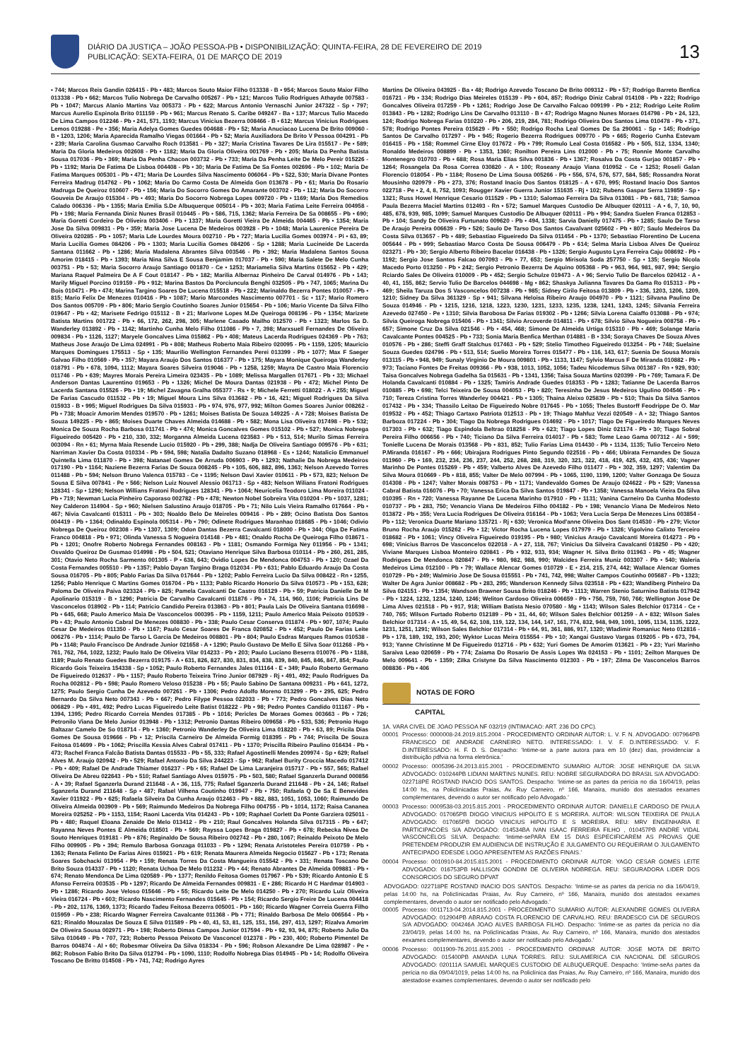DIÁRIO DA JUSTIÇA – JOÃO PESSOA-PB • DISPONIBILIZAÇÃO: QUINTA-FEIRA, 28 DE FEVEREIRO DE 2019
PUBLICAÇÃO: SEXTA-FEIRA, 01 DE MARÇO DE 2019
13
• 744; Marcos Reis Gandin 026415 - Pb • 483; Marcos Souto Maior Filho 013338 - B • 954; Marcos Souto Maior Filho 013338 - Pb • 662; Marcos Tulio Nobrega De Carvalho 005267 - Pb • 121; Marcos Tulio Rodrigues Athayde 007583 - Pb • 1047; Marcus Alanio Martins Vaz 005373 - Pb • 622; Marcus Antonio Vernaschi Junior 247322 - Sp • 797; Marcus Aurelio Espinola Brito 011159 - Pb • 961; Marcus Renato S. Caribe 049247 - Ba • 137; Marcus Tulio Macedo De Lima Campos 012246 - Pb • 241, 571, 1193; Marcus Vinicius Bezerra 008466 - B • 612; Marcus Vinicius Rodrigues Lemos 019288 - Pe • 356; Maria Adelya Gomes Guedes 004688 - Pb • 52; Maria Anuciacao Lucena De Brito 009060 - B • 1203, 1206; Maria Aparecida Ramalho Viegas 001664 - Pb • 52; Maria Auxiliadora De Brito V Pessoa 004291 - Pb • 239; Maria Carolina Gusmao Carvalho Roch 013581 - Pb • 327; Maria Cristina Tavares De Lira 015517 - Pe • 589; Maria Da Gloria Medeiros 002608 - Pb • 1182; Maria Da Gloria Oliveira 001769 - Pb • 205; Maria Da Penha Batista Sousa 017036 - Pb • 369; Maria Da Penha Chacon 003732 - Pb • 733; Maria Da Penha Leite De Melo Pereir 015226 - Pb • 1192; Maria De Fatima De Lisboa 004408 - Pb • 30; Maria De Fatima De Sa Fontes 002696 - Pb • 102; Maria De Fatima Marques 005301 - Pb • 471; Maria De Lourdes Silva Nascimento 006064 - Pb • 522, 530; Maria Divane Pontes Ferreira Madrug 014762 - Pb • 1062; Maria Do Carmo Costa De Almeida Gon 013678 - Pb • 61; Maria Do Rosario Madruga De Queiroz 010607 - Pb • 156; Maria Do Socorro Gomes Do Amarante 003702 - Pb • 112; Maria Do Socorro Gouveia De Araujo 015304 - Pb • 493; Maria Do Socorro Nobrega Lopes 009720 - Pb • 1169; Maria Dos Remedios Calado 006336 - Pb • 1355; Maria Emilia S.De Albuquerque 005014 - Pb • 303; Maria Fatima Leite Ferreira 004958 - Pb • 198; Maria Fernanda Diniz Nunes Brasil 010445 - Pb • 586, 715, 1362; Maria Ferreira De Sa 008655 - Pb • 690; Maria Goretti Cordeiro De Oliveira 003406 - Pb • 1337; Maria Goretti Vieira De Almeida 004465 - Pb • 1354; Maria Jose Da Silva 009831 - Pb • 359; Maria Jose Lucena De Medeiros 003928 - Pb • 1048; Maria Laurenice Pereira De Oliveira 020285 - Pb • 1057; Maria Lde Lourdes Moura 002710 - Pb • 727; Maria Lucilia Gomes 003974 - Pi • 63, 89; Maria Lucilia Gomes 084206 - Pb • 1303; Maria Lucilia Gomes 084206 - Sp • 1288; Maria Lucineide De Lacerda Santana 011662 - Pb • 1286; Maria Madalena Abrantes Silva 003546 - Pb • 392; Maria Madalena Santos Sousa Amorim 018415 - Pb • 1393; Maria Nina Silva E Sousa Benjamim 017037 - Pb • 590; Maria Salete De Melo Cunha 003751 - Pb • 53; Maria Socorro Araujo Santiago 001870 - Ce • 1253; Mariamelia Silva Martins 015652 - Pb • 429; Mariana Raquel Palmeira De A F Cout 018147 - Pb • 182; Marilia Albernaz Pinheiro De Carval 014976 - Pb • 143; Marily Miguel Porcino 019159 - Pb • 912; Marina Bastos Da Porciuncula Benghi 032505 - Pb • 747, 1065; Marina Du Bois 010471 - Pb • 474; Marina Targino Soares De Lucena 015518 - Pb • 222; Marinaldo Bezerra Pontes 010057 - Pb • 815; Mario Felix De Menezes 010416 - Pb • 1087; Mario Marcondes Nascimento 007701 - Sc • 117; Mario Romero Dos Santos 005709 - Pb • 806; Mario Sergio Coutinho Soares Junior 015654 - Pb • 106; Mario Vicente Da Silva Filho 019647 - Pb • 42; Marisete Fedrigo 015112 - B • 21; Marivone Lopes M.De Queiroga 008196 - Pb • 1354; Marizete Batista Martins 001722 - Pb • 66, 172, 262, 298, 305; Marlene Casado Mailho 012570 - Pb • 1323; Marlos Sa D. Wanderley 013892 - Pb • 1142; Martinho Cunha Melo Filho 011086 - Pb • 7, 398; Marxsuell Fernandes De Oliveira 009834 - Pb • 1126, 1127; Maryele Goncalves Lima 015862 - Pb • 408; Mateus Lacerda Rodrigues 024369 - Pb • 763; Matheus Jose Araujo De Lima 024991 - Pb • 808; Matheus Roberto Maia Ribeiro 020095 - Pb • 1159, 1205; Mauricio Marques Domingues 175513 - Sp • 135; Maurilio Wellington Fernandes Perei 013399 - Pb • 1077; Max F Saeger Galvao Filho 010569 - Pb • 357; Mayara Araujo Dos Santos 016377 - Pb • 175; Mayara Monique Queiroga Wanderley 018791 - Pb • 678, 1094, 1112; Mayara Soares Silveira 019046 - Pb • 1258, 1259; Mayra De Castro Maia Florencio 011746 - Pb • 639; Mayres Morais Pereira Limeira 023435 - Pb • 1089; Melissa Margallen 017671 - Pb • 33; Michael Anderson Dantas Laurentino 019653 - Pb • 1326; Michel De Moura Dantas 021938 - Pb • 472; Michel Pinto De Lacerda Santana 015526 - Pb • 19; Michel Zavagna Gralha 055377 - Rs • 9; Michele Ferretti 018022 - A • 255; Miguel De Farias Cascudo 011532 - Pb • 19; Miguel Moura Lins Silva 013682 - Pb • 16, 421; Miguel Rodrigues Da Silva 015933 - B • 995; Miguel Rodrigues Da Silva 015933 - Pb • 974, 976, 977, 992; Milton Gomes Soares Junior 008262 - Pb • 738; Moacir Amorim Mendes 019570 - Pb • 1261; Moises Batista De Souza 149225 - A • 728; Moises Batista De Souza 149225 - Pb • 865; Moises Duarte Chaves Almeida 014688 - Pb • 582; Mona Lisa Oliveira 017498 - Pb • 532; Monica De Souza Rocha Barbosa 011741 - Pb • 474; Monica Goncalves Gomes 015102 - Pb • 527; Monica Nobrega Figueiredo 005420 - Pb • 210, 330, 332; Morganna Almeida Lucena 023583 - Pb • 513, 514; Murilo Simas Ferreira 003094 - Rn • 61; Myrna Maia Resende Lucio 015920 - Pb • 299, 388; Nadja De Oliveira Santiago 009576 - Pb • 631; Narriman Xavier Da Costa 010334 - Pb • 594, 598; Natalia Dadalto Suzano 018968 - Es • 1244; Natalicio Emmanuel Quintella Lima 011870 - Pb • 398; Natanael Gomes De Arruda 006903 - Pb • 1293; Nathalie Da Nobrega Medeiros 017190 - Pb • 1164; Naziene Bezerra Farias De Souza 008245 - Pb • 105, 606, 882, 896, 1363; Nelson Azevedo Torres 011488 - Pb • 594; Nelson Bruno Valenca 015783 - Ce • 1195; Nelson Davi Xavier 010611 - Pb • 573, 823; Nelson De Sousa E Silva 007841 - Pe • 566; Nelson Luiz Nouvel Alessio 061713 - Sp • 483; Nelson Wilians Fratoni Rodrigues 128341 - Sp • 1296; Nelson Willians Fratoni Rodrigues 128341 - Pb • 1064; Neuricelia Teodoro Lima Moreira 011024 - Pb • 719; Newman Lucia Pinheiro Caporaso 002782 - Pb • 478; Newton Nobel Sobreira Vita 010204 - Pb • 1037, 1281; Ney Calderon 114904 - Sp • 960; Nielsen Salustino Araujo 018705 - Pb • 71; Nilo Luis Vieira Ramalho 017664 - Pb • 467; Nivia Cavalcanti 015311 - Pb • 303; Noaldo Belo De Meireles 009416 - Pb • 289; Ocino Batista Dos Santos 004419 - Pb • 1364; Odinaldo Espinola 005314 - Pb • 790; Odinete Rodrigues Maranhao 018685 - Pb • 1046; Odivio Nobrega De Queiroz 002308 - Pb • 1307, 1309; Odon Dantas Bezerra Cavalcanti 018000 - Pb • 344; Olga De Fatima Franco 004818 - Pb • 971; Olinda Vanessa S Nogueira 014148 - Pb • 481; Onaldo Rocha De Queiroga Filho 018671 - Pb • 1201; Onofre Roberto Nobrega Fernandes 008163 - Pb • 1181; Osmando Formiga Ney 011956 - Pb • 1341; Osvaldo Queiroz De Gusmao 014998 - Pb • 504, 521; Otaviano Henrique Silva Barbosa 010114 - Pb • 260, 261, 285, 301; Otavio Neto Rocha Sarmento 001305 - P • 638, 643; Ovidio Lopes De Mendonca 004753 - Pb • 120; Ozael Da Costa Fernandes 005510 - Pb • 1357; Pablo Dayan Targino Braga 012034 - Pb • 631; Pablo Eduardo Araujo Da Costa Sousa 016705 - Pb • 805; Pablo Farias Da Silva 017644 - Pb • 1202; Pablo Ferreira Lucio Da Silva 008422 - Rn • 1255, 1256; Pablo Henrique C Martins Gomes 016704 - Pb • 1133; Pablo Ricardo Honorio Da Silva 010573 - Pb • 153, 628; Paloma De Oliveira Paiva 023324 - Pb • 825; Pamela Cavalcanti De Castro 016129 - Pb • 59; Patricia Danielle De M Apolinario 015319 - B • 1296; Patricia De Carvalho Cavalcanti 011876 - Pb • 74, 114, 960, 1106; Patricia Lins De Vasconcelos 018902 - Pb • 114; Patricio Candido Pereira 013863 - Pb • 801; Paula Lais De Oliveira Santana 016698 - Pb • 645, 668; Paulo Americo Maia De Vasconcelos 000395 - Pb • 1159, 1211; Paulo Americo Maia Peixoto 010539 - Pb • 43; Paulo Antonio Cabral De Menezes 008830 - Pb • 338; Paulo Cesar Conserva 011874 - Pb • 907, 1074; Paulo Cesar De Medeiros 011350 - Pb • 1167; Paulo Cesar Soares De Franca 020852 - Pb • 452; Paulo De Farias Leite 006276 - Pb • 1114; Paulo De Tarso L Garcia De Medeiros 008801 - Pb • 804; Paulo Esdras Marques Ramos 010538 - Pb • 1148; Paulo Francisco De Andrade Junior 021658 - A • 1290; Paulo Gustavo De Mello E Silva Soar 011268 - Pb • 761, 762, 764, 1022, 1232; Paulo Italo De Oliveira Vilar 014233 - Pb • 203; Paulo Luciano Beserra 010076 - Pb • 1188, 1189; Paulo Renato Guedes Bezerra 019175 - A • 631, 826, 827, 830, 831, 834, 838, 839, 840, 845, 846, 847, 854; Paulo Ricardo Gois Teixeira 154338 - Sp • 1052; Paulo Roberto Fernandes Jales 011164 - E • 349; Paulo Roberto Germano De Figueiredo 012637 - Pb • 1157; Paulo Roberto Teixeira Trino Junior 087929 - Rj • 491, 492; Paulo Rodrigues Da Rocha 002812 - Pb • 598; Paulo Romero Veloso 015238 - Pb • 55; Paulo Sabino De Santana 009231 - Pb • 641, 1272, 1275; Paulo Sergio Cunha De Azevedo 007261 - Pb • 1306; Pedro Adolfo Moreno 013299 - Pb • 295, 625; Pedro Bernardo Da Silva Neto 007343 - Pb • 667; Pedro Filype Pessoa 022033 - Pb • 773; Pedro Goncalves Dias Neto 006829 - Pb • 491, 492; Pedro Lucas Figueiredo Leite Batist 018222 - Pb • 98; Pedro Pontes Candido 011167 - Pb • 1394, 1395; Pedro Ricardo Correia Mendes 017385 - Pb • 1016; Pericles De Moraes Gomes 003663 - Pb • 726; Petronilo Viana De Melo Junior 013948 - Pb • 1312; Petronio Dantas Ribeiro 009658 - Pb • 533, 536; Petronio Hugo Baltazar Camelo De So 018714 - Pb • 1360; Petronio Wanderley De Oliveira Lima 018220 - Pb • 63, 89; Pricila Dias Gomes De Sousa 019666 - Pb • 12; Priscila Carneiro De Almeida Formig 018395 - Pb • 744; Priscila De Souza Feitosa 014699 - Pb • 1062; Priscilla Kessia Alves Cabral 017411 - Pb • 1370; Priscilla Ribeiro Paulino 016434 - Pb • 473; Rachel Franca Falcão Batista Dantas 015533 - Pb • 55, 333; Rafael Agostinelli Mendes 209974 - Sp • 629; Rafael Alves M. Araujo 020942 - Pb • 529; Rafael Antonio Da Silva 244223 - Sp • 962; Rafael Burity Croccia Macedo 017412 - Pb • 409; Rafael De Andrade Thiamer 016237 - Pb • 65; Rafael De Lima Laranjeira 015717 - Pb • 557, 565; Rafael Oliveira De Abreu 022643 - Pb • 510; Rafael Santiago Alves 015975 - Pb • 503, 580; Rafael Sganzerla Durand 000856 - A • 39; Rafael Sganzerla Durand 211648 - A • 36, 115, 775; Rafael Sganzerla Durand 211648 - Pb • 24, 146; Rafael Sganzerla Durand 211648 - Sp • 487; Rafael Vilhena Coutinho 019947 - Pb • 750; Rafaela Q De Sa E Benevides Xavier 011922 - Pb • 625; Rafaela Silveira Da Cunha Araujo 012463 - Pb • 882, 883, 1051, 1053, 1060; Raimundo De Oliveira Almeida 003909 - Pb • 569; Raimundo Medeiros Da Nobrega Filho 004755 - Pb • 1014, 1172; Raisa Cananea Moreira 025252 - Pb • 1153, 1154; Raoni Lacerda Vita 014243 - Pb • 109; Raphael Corlett Da Ponte Garziera 025011 - Pb • 480; Raquel Eloana Zenaide De Melo 013412 - Pb • 210; Raul Goncalves Holanda Silva 017315 - Pb • 647; Rayanna Neves Pontes E Almeida 018501 - Pb • 569; Rayssa Lopes Braga 019827 - Pb • 678; Rebecka Nivea De Souto Henriques 019181 - Pb • 876; Reginaldo De Sousa Ribeiro 002742 - Pb • 280, 1067; Reinaldo Peixoto De Melo Filho 009905 - Pb • 394; Remulo Barbosa Gonzaga 011033 - Pb • 1294; Renata Aristoteles Pereira 010759 - Pb • 1363; Renata Felinto De Farias Aires 015921 - Pb • 619; Renata Maurera Almeida Negocio 015627 - Pb • 173; Renata Soares Sobchacki 013954 - Pb • 159; Renata Torres Da Costa Mangueira 015542 - Pb • 331; Renata Toscano De Brito Souza 014337 - Pb • 1120; Renata Uchoa De Melo 011232 - Pb • 44; Renato Abrantes De Almeida 009881 - Pb • 674; Renato Mendonca De Lima 020589 - Pb • 1377; Renildo Feitosa Gomes 017967 - Pb • 539; Ricardo Antonio E S Afonso Ferreira 003535 - Pb • 1297; Ricardo De Almeida Fernandes 009831 - E • 286; Ricardo H C Hardmar 014903 - Pb • 1286; Ricardo Jose Veloso 015646 - Pb • 55; Ricardo Leite De Melo 014250 - Pb • 270; Ricardo Luiz Oliveira Vieira 016724 - Pb • 603; Ricardo Nascimento Fernandes 015645 - Pb • 154; Ricardo Sergio Freire De Lucena 004418 - Pb • 202, 1176, 1369, 1373; Ricardo Tadeu Feitosa Bezerra 005001 - Pb • 160; Ricardo Wagner Correia Guerra Filho 015959 - Pb • 238; Ricardo Wagner Ferreira Cavalcante 011368 - Pb • 771; Rinaldo Barbosa De Melo 006564 - Pb • 621; Rinaldo Mouzalas De Souza E Silva 011589 - Pb • 40, 41, 53, 81, 125, 151, 156, 297, 413, 1297; Rizalva Amorim De Oliveira Sousa 002971 - Pb • 198; Roberto Dimas Campos Junior 017594 - Pb • 92, 93, 94, 875; Roberto Julio Da Silva 010649 - Pb • 707, 723; Roberto Pessoa Peixoto De Vasconcel 012378 - Pb • 230, 400; Roberto Pimentel De Barros 004874 - Al • 60; Robesmar Oliveira Da Silva 018334 - Pb • 596; Robson Alexandre De Lima 028987 - Pe • 862; Robson Fabio Brito Da Silva 012794 - Pb • 1090, 1110; Rodolfo Nobrega Dias 014945 - Pb • 14; Rodolfo Oliveira Toscano De Britto 014508 - Pb • 741, 742; Rodrigo Ayres
Martins De Oliveira 043925 - Ba • 48; Rodrigo Azevedo Toscano De Brito 009312 - Pb • 57; Rodrigo Barreto Benfica 016721 - Pb • 334; Rodrigo Dias Meireles 015139 - Pb • 604, 857; Rodrigo Diniz Cabral 014108 - Pb • 222; Rodrigo Goncalves Oliveira 017259 - Pb • 1261; Rodrigo Jose De Carvalho Falcao 009199 - Pb • 212; Rodrigo Leite Rolim 013843 - Pb • 1282; Rodrigo Lins De Carvalho 013110 - B • 47; Rodrigo Magno Nunes Moraes 014798 - Pb • 24, 123, 124; Rodrigo Nobrega Farias 010220 - Pb • 206, 219, 284, 781; Rodrigo Oliveira Dos Santos Lima 010478 - Pb • 371, 578; Rodrigo Pontes Pereira 015629 - Pb • 550; Rodrigo Rocha Leal Gomes De Sa 290061 - Sp • 145; Rodrigo Santos De Carvalho 017297 - Pb • 945; Rogerio Bezerra Rodrigues 009770 - Pb • 665; Rogerio Cunha Estevam 016415 - Pb • 158; Rommel Cirne Eloy 017672 - Pb • 799; Romulo Leal Costa 016582 - Pb • 505, 512, 1334, 1340; Ronaldo Medeiros 008899 - Pb • 1353, 1360; Ronilton Pereira Lins 012000 - Pb • 75; Ronnie Monte Carvalho Montenegro 010703 - Pb • 688; Rosa Maria Elias Silva 001836 - Pb • 1367; Rosalva Da Costa Gurjao 001857 - Pb • 1264; Rosangela Da Rosa Correa 030820 - A • 100; Roseany Araujo Viana 010952 - Ce • 1253; Roseli Galan Florencio 018054 - Pb • 1184; Roseno De Lima Sousa 005266 - Pb • 556, 574, 576, 577, 584, 585; Rossandra Norat Mousinho 020979 - Pb • 273, 376; Rostand Inacio Dos Santos 018125 - A • 670, 995; Rostand Inacio Dos Santos 022718 - Pe • 2, 4, 8, 752, 1093; Rougger Xavier Guerra Junior 151635 - Rj • 102; Rubens Gaspar Serra 119859 - Sp • 1321; Russ Howel Henrique Cesario 011529 - Pb • 1310; Salomao Ferreira Da Silva 013081 - Pb • 681, 718; Samoa Paula Bezerra Maciel Martins 012493 - Rn • 572; Samuel Marques Custodio De Albuquer 020111 - A • 6, 7, 10, 90, 485, 678, 939, 985, 1099; Samuel Marques Custodio De Albuquer 020111 - Pb • 994; Sandra Suelen Franca 012853 - Pb • 104; Sandy De Oliveira Furtunato 009620 - Pb • 494, 1338; Sarvia Danielly 017475 - Pb • 1285; Saulo De Tarso De Araujo Pereira 006639 - Pb • 526; Saulo De Tarso Dos Santos Cavalvant 025602 - Pb • 807; Saulo Medeiros Da Costa Silva 013657 - Pb • 489; Sebastiao Figueiredo Da Silva 011454 - Pb • 1370; Sebastiao Florentino De Lucena 005644 - Pb • 999; Sebastiao Marco Costa De Sousa 006479 - Pb • 614; Selma Maria Lisboa Alves De Queiroz 023271 - Pb • 30; Sergio Alberto Ribeiro Bacelar 016438 - Pb • 1326; Sergio Augusto Lyra Ferreira Caju 008692 - Pb • 1192; Sergio Jose Santos Falcao 007093 - Pb • 77, 653; Sergio Mirisola Soda 257750 - Sp • 135; Sergio Nicola Macedo Porto 013250 - Pb • 242; Sergio Petronio Bezerra De Aquino 005368 - Pb • 963, 964, 981, 987, 994; Sergio Rciardo Sales De Oliveira 010009 - Pb • 452; Sergio Schulze 019473 - A • 96; Servio Tulio De Barcelos 020412 - A • 40, 41, 155, 862; Servio Tulio De Barcelos 044698 - Mg • 862; Shaskya Julianna Tavares Da Gama Ro 015313 - Pb • 469; Sheila Taruza Dos S Vasconcelos 007238 - Pb • 985; Sidney Cirilo Feitosa 013809 - Pb • 336, 1203, 1206, 1209, 1210; Sidney Da Silva 361329 - Sp • 941; Silvana Heloisa Ribeiro Araujo 004970 - Pb • 1121; Silvana Paulino De Souza 014946 - Pb • 1215, 1216, 1218, 1223, 1230, 1231, 1233, 1235, 1238, 1241, 1243, 1245; Silvania Ferreira Azevedo 027450 - Pe • 1310; Silvia Barobosa De Farias 019302 - Pb • 1266; Silvia Lorena Caiaffo 013088 - Pb • 974; Silvia Queiroga Nobrega 015406 - Pb • 1341; Silvio Arcoverde 014811 - Pb • 678; Silvio Silva Nogueira 008758 - Pb • 657; Simone Cruz Da Silva 021546 - Pb • 454, 468; Simone De Almeida Urtiga 015310 - Pb • 469; Solange Maria Cavalcante Pontes 004525 - Pb • 733; Sonia Maria Benfica Merthan 014881 - B • 334; Soraya Chaves De Souza Alves 010576 - Pb • 286; Steffi Graff Stalchus 017463 - Pb • 529; Stelio Timotheo Figueiredo 013254 - Pb • 748; Suelaine Souza Guedes 024796 - Pb • 513, 514; Suelio Moreira Torres 015477 - Pb • 116, 143, 617; Suenia De Sousa Morais 013115 - Pb • 948, 949; Sunaly Virginio De Moura 009801 - Pb • 1133, 1147; Sylvio Marcus F De Miranda 010882 - Pb • 973; Taciano Fontes De Freitas 009366 - Pb • 938, 1013, 1052, 1056; Tadeu Nicodemus Silva 001387 - Rn • 929, 930; Taisa Goncalves Nobrega Gadelha Sa 015631 - Pb • 1341, 1356; Taisa Souza Martins 020399 - Pb • 769; Tamara F. De Holanda Cavalcanti 010884 - Pb • 1325; Tamiris Andrade Guedes 018353 - Pb • 1283; Tatianne De Lacerda Barros 010885 - Pb • 698; Telci Teixeira De Sousa 004053 - Pb • 820; Teresinha De Jesus Medeiros Ugulino 004546 - Pb • 710; Tereza Cristina Torres Wanderley 004421 - Pb • 1305; Thaina Aleixo 025839 - Pb • 510; Thais Da Silva Santos 017432 - Pb • 334; Thassilo Leitao De Figueiredo Nobre 017645 - Pb • 1055; Theles Bustorff Feodrippe De O. Mar 019532 - Pb • 452; Thiago Cartaxo Patriota 012513 - Pb • 19; Thiago Mahfuz Vezzi 020549 - A • 32; Thiago Santos Barboza 017224 - Pb • 304; Tiago Da Nobrega Rodrigues 014692 - Pb • 1017; Tiago De Figueiredo Marques Neves 017303 - Pb • 632; Tiago Espindola Beltrao 018258 - Pb • 623; Tiago Lopes Diniz 021174 - Pb • 30; Tiago Sobral Pereira Filho 006656 - Pb • 740; Ticiano Da Silva Ferreira 014017 - Pb • 583; Tome Leao Gama 007312 - Al • 599; Tonielle Lucena De Morais 013568 - Pb • 831, 852; Tulio Farias Lima 014430 - Pb • 1134, 1135; Tulio Terceiro Neto P.Miranda 016167 - Pb • 666; Ubirajara Rodrigues Pinto Segundo 022516 - Pb • 466; Ubirata Fernandes De Souza 011960 - Pb • 169, 232, 234, 236, 237, 244, 252, 268, 288, 319, 320, 321, 322, 418, 419, 425, 432, 435, 436; Vagner Marinho De Pontes 015269 - Pb • 459; Valberto Alves De Azevedo Filho 011477 - Pb • 302, 359, 1297; Valentim Da Silva Moura 010669 - Pb • 818, 855; Valter De Melo 007994 - Pb • 1065, 1190, 1199, 1200; Valter Gonzaga De Souza 014308 - Pb • 1247; Valter Morais 008753 - Pb • 1171; Vandevaldo Gomes De Araujo 024622 - Pb • 529; Vanessa Cabral Batista 016076 - Pb • 70; Vanessa Erica Da Silva Santos 019847 - Pb • 1358; Vanessa Manoela Vieira Da Silva 010395 - Rn • 720; Vanessa Rayanne De Lucena Marinho 017910 - Pb • 1131; Vanina Carneiro Da Cunha Modesto 010737 - Pb • 283, 750; Venancio Viana De Medeiros Filho 004182 - Pb • 198; Venancio Viana De Medeiros Neto 013872 - Pb • 355; Vera Lucia Rodrigues De Oliveira 016164 - Pb • 1063; Vera Lucia Serpa De Menezes Lins 003854 - Pb • 112; Veronica Duarte Mariano 135721 - Rj • 630; Veronica Mod'anne Oliveira Dos Sant 014530 - Pb • 279; Victor Bruno Rocha Araujo 015262 - Pb • 12; Victor Rocha Lucena Lopes 017979 - Pb • 1326; Vigolvino Calixto Terceiro 018682 - Pb • 1061; Vincy Oliveira Figueiredo 019195 - Pb • 980; Vinicius Araujo Cavalcanti Moreira 014273 - Pb • 698; Vinicius Barros De Vasconcelos 022018 - A • 27, 118, 767; Vinicius Da Silveira Cavalcanti 018250 - Pb • 420; Viviane Marques Lisboa Monteiro 020841 - Pb • 932, 933, 934; Wagner H. Silva Brito 011963 - Pb • 45; Wagner Rodrigues De Mendonca 020847 - Pb • 980, 982, 988, 990; Walcides Ferreira Muniz 003307 - Pb • 540; Waleria Medeiros Lima 012100 - Pb • 79; Wallace Alencar Gomes 010729 - E • 214, 215, 274, 442; Wallace Alencar Gomes 010729 - Pb • 249; Walmirio Jose De Sousa 015551 - Pb • 741, 742, 998; Walter Campos Coutinho 005687 - Pb • 1323; Walter De Agra Junior 008682 - Pb • 283, 295; Wanderson Kennedy Silva 023518 - Pb • 623; Wandiberg Pinheiro Da Silva 024151 - Pb • 1354; Wandson Brawner Sousa Brito 018246 - Pb • 1113; Warren Stenio Saturnino Batista 017942 - Pb • 1224, 1232, 1234, 1240, 1246; Weliton Cardoso Oliveira 006659 - Pb • 756, 759, 760, 766; Wellington Jose De Lima Alves 021518 - Pb • 917, 918; William Batista Nesio 070580 - Mg • 1143; Wilson Sales Belchior 017314 - Ce • 740, 765; Wilson Furtado Roberto 012189 - Pb • 31, 44, 60; Wilson Sales Belchior 001259 - A • 832; Wilson Sales Belchior 017314 - A • 15, 49, 54, 62, 108, 119, 122, 134, 144, 147, 161, 774, 832, 948, 949, 1091, 1095, 1134, 1135, 1222, 1231, 1251, 1291; Wilson Sales Belchior 017314 - Pb • 64, 91, 361, 886, 917, 1320; Wladimir Romaniuc Neto 012816 - Pb • 178, 189, 192, 193, 200; Wyktor Lucas Meira 015554 - Pb • 10; Xangai Gustavo Vargas 019205 - Pb • 673, 794, 913; Yanne Christinne M De Figueiredo 012716 - Pb • 632; Yuri Gomes De Amorim 013621 - Pb • 23; Yuri Marinho Saraiva Leao 020659 - Pb • 774; Zaiama Do Rosario De Assis Lopes Wa 024153 - Pb • 1101; Zeilton Marques De Melo 009641 - Pb • 1359; Zilka Cristyne Da Silva Nascimento 012303 - Pb • 197; Zilma De Vasconcelos Barros 008836 - Pb • 406
NOTAS DE FORO
CAPITAL
1A. VARA CIVEL DE JOAO PESSOA NF 032/19 (INTIMACAO: ART. 236 DO CPC).
00001 Processo: 0000008-24.2019.815.2004 - PROCEDIMENTO ORDINAR AUTOR: L. V. F. N. ADVOGADO: 007964PB FRANCISCO DE ANDRADE CARNEIRO NETO. INTERESSADO: I. V. F. D.INTERESSADO: V. F. D.INTERESSADO: H. F. D. S. Despacho: ‘Intime-se a parte autora para em 10 (dez) dias, providenciar a distribuição pdfvia na forma eletrônica.’
00002 Processo: 0005396-24.2013.815.2001 - PROCEDIMENTO SUMARIO AUTOR: JOSE HENRIQUE DA SILVA ADVOGADO: 010244PB LIDIANI MARTINS NUNES. REU: NOBRE SEGURADORA DO BRASIL S/A ADVOGADO: 022718PE ROSTAND INACIO DOS SANTOS. Despacho: ‘Intime-se as partes da perícia no dia 16/04/19, pelas 14:00 hs, na Policlínicadas Praias, Av. Ruy Carneiro, nº 166, Manaíra, munido dos atestados eexames complementares, devendo o autor ser notificado pelo Advogado.’
00003 Processo: 0009538-03.2015.815.2001 - PROCEDIMENTO ORDINAR AUTOR: DANIELLE CARDOSO DE PAULA ADVOGADO: 017065PB DIOGO VINICIUS HIPOLITO E S MOREIRA. AUTOR: WILSON TEIXEIRA DE PAULA ADVOGADO: 017065PB DIOGO VINICIUS HIPOLITO E S MOREIRA. REU: MRV ENGENHARIA E PARTICIPACOES S/A ADVOGADO: 014534BA IVAN ISAAC FERREIRA FILHO , 010457PB ANDRE VIDAL VASCONCELOS SILVA. Despacho: ‘Intime-sePARA EM 15 DIAS ESPECIFICAREM AS PROVAS QUE PRETENDEM PRODUZIR EM AUDIENCIA DE INSTRUÇÃO E JULGAMENTO OU REQUEIRAM O JULGAMENTO ANTECIPADO EDESDE LOGO APRESENTEM AS RAZÕES FINAIS.’
00004 Processo: 0010910-84.2015.815.2001 - PROCEDIMENTO ORDINAR AUTOR: YAGO CESAR GOMES LEITE ADVOGADO: 016753PB HALLISON GONDIM DE OLIVEIRA NOBREGA. REU: SEGURADORA LIDER DOS CONSORCIOS DO SEGURO DPVAT
ADVOGADO: 022718PE ROSTAND INACIO DOS SANTOS. Despacho: ‘Intime-se as partes da perícia no dia 16/04/19, pelas 14:00 hs, na Policlínicadas Praias, Av. Ruy Carneiro, nº 166, Manaíra, munido dos atestados eexames complementares, devendo o autor ser notificado pelo Advogado.’
00005 Processo: 0011713-04.2014.815.2001 - PROCEDIMENTO SUMARIO AUTOR: ALEXANDRE GOMES OLIVEIRA ADVOGADO: 012904PB ABRAAO COSTA FLORENCIO DE CARVALHO. REU: BRADESCO CIA DE SEGUROS S/A ADVOGADO: 004246A JOAO ALVES BARBOSA FILHO. Despacho: ‘Intime-se as partes da perícia no dia 23/04/19, pelas 14:00 hs, na Policlínicadas Praias, Av. Ruy Carneiro, nº 166, Manaíra, munido dos atestados eexames complementares, devendo o autor ser notificado pelo Advogado.’
00006 Processo: 0011909-76.2011.815.2001 - PROCEDIMENTO ORDINAR AUTOR: JOSE MOTA DE BRITO ADVOGADO: 015400PB AMANDA LUNA TORRES. REU: SULAMERICA CIA NACIONAL DE SEGUROS ADVOGADO: 020111A SAMUEL MARQUES CUSTODIO DE ALBUQUERQUE. Despacho: ‘Intime-seAs partes da perícia no dia 09/04/1019, pelas 14:00 hs, na Policlínica das Praias, Av. Ruy Carneiro, nº 166, Manaíra, munido dos atestadose exames complementares, devendo o autor ser notificado pelo